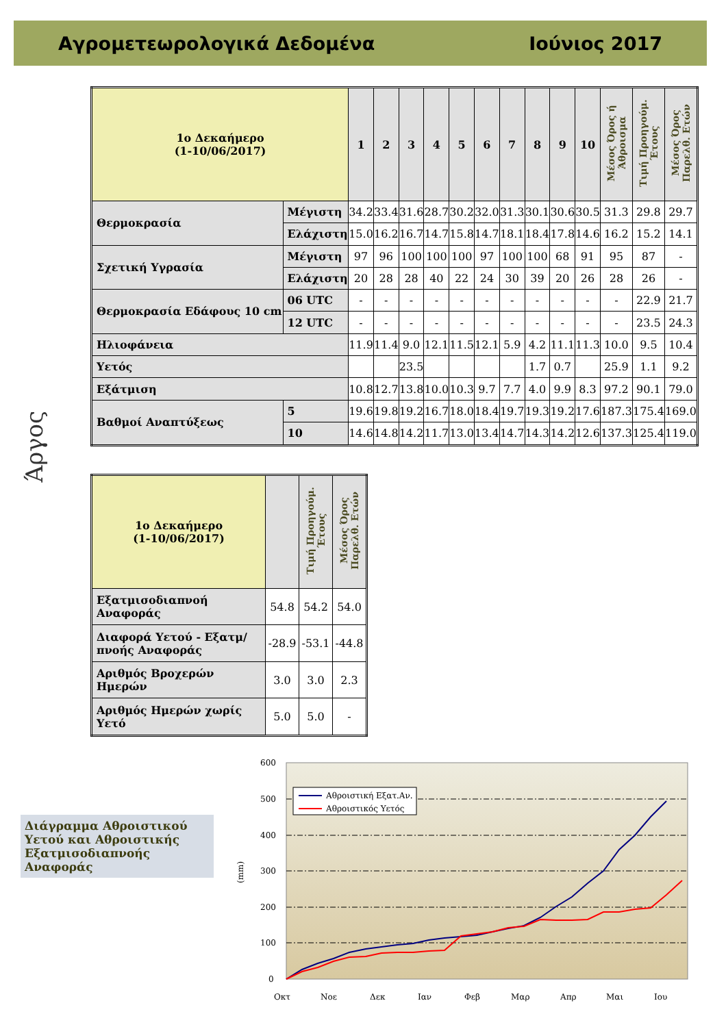Αγρομετεωρολογικά Δεδομένα Ιούνιος 2017
Άργος
| 1ο Δεκαήμερο (1-10/06/2017) | | 1 | 2 | 3 | 4 | 5 | 6 | 7 | 8 | 9 | 10 | Μέσος Όρος ή Άθροισμα | Τιμή Προηγούμ. Έτους | Μέσος Όρος Παρελθ. Ετών |
| --- | --- | --- | --- | --- | --- | --- | --- | --- | --- | --- | --- | --- | --- | --- |
| Θερμοκρασία | Μέγιστη | 34.2 | 33.4 | 31.6 | 28.7 | 30.2 | 32.0 | 31.3 | 30.1 | 30.6 | 30.5 | 31.3 | 29.8 | 29.7 |
| | Ελάχιστη | 15.0 | 16.2 | 16.7 | 14.7 | 15.8 | 14.7 | 18.1 | 18.4 | 17.8 | 14.6 | 16.2 | 15.2 | 14.1 |
| Σχετική Υγρασία | Μέγιστη | 97 | 96 | 100 | 100 | 100 | 97 | 100 | 100 | 68 | 91 | 95 | 87 | - |
| | Ελάχιστη | 20 | 28 | 28 | 40 | 22 | 24 | 30 | 39 | 20 | 26 | 28 | 26 | - |
| Θερμοκρασία Εδάφους 10 cm | 06 UTC | - | - | - | - | - | - | - | - | - | - | - | 22.9 | 21.7 |
| | 12 UTC | - | - | - | - | - | - | - | - | - | - | - | 23.5 | 24.3 |
| Ηλιοφάνεια | | 11.9 | 11.4 | 9.0 | 12.1 | 11.5 | 12.1 | 5.9 | 4.2 | 11.1 | 11.3 | 10.0 | 9.5 | 10.4 |
| Υετός | | | | 23.5 | | | | | 1.7 | 0.7 | | 25.9 | 1.1 | 9.2 |
| Εξάτμιση | | 10.8 | 12.7 | 13.8 | 10.0 | 10.3 | 9.7 | 7.7 | 4.0 | 9.9 | 8.3 | 97.2 | 90.1 | 79.0 |
| Βαθμοί Αναπτύξεως | 5 | 19.6 | 19.8 | 19.2 | 16.7 | 18.0 | 18.4 | 19.7 | 19.3 | 19.2 | 17.6 | 187.3 | 175.4 | 169.0 |
| | 10 | 14.6 | 14.8 | 14.2 | 11.7 | 13.0 | 13.4 | 14.7 | 14.3 | 14.2 | 12.6 | 137.3 | 125.4 | 119.0 |
| 1ο Δεκαήμερο (1-10/06/2017) | | Τιμή Προηγούμ. Έτους | Μέσος Όρος Παρελθ. Ετών |
| --- | --- | --- | --- |
| Εξατμισοδιαπνοή Αναφοράς | 54.8 | 54.2 | 54.0 |
| Διαφορά Υετού - Εξατμ/πνοής Αναφοράς | -28.9 | -53.1 | -44.8 |
| Αριθμός Βροχερών Ημερών | 3.0 | 3.0 | 2.3 |
| Αριθμός Ημερών χωρίς Υετό | 5.0 | 5.0 | - |
Διάγραμμα Αθροιστικού Υετού και Αθροιστικής Εξατμισοδιαπνοής Αναφοράς
600
500
400
300
200
100
0
(mm)
Αθροιστική Εξατ.Αν.
Αθροιστικός Υετός
Οκτ
Νοε
Δεκ
Ιαν
Φεβ
Μαρ
Απρ
Μαι
Ιου